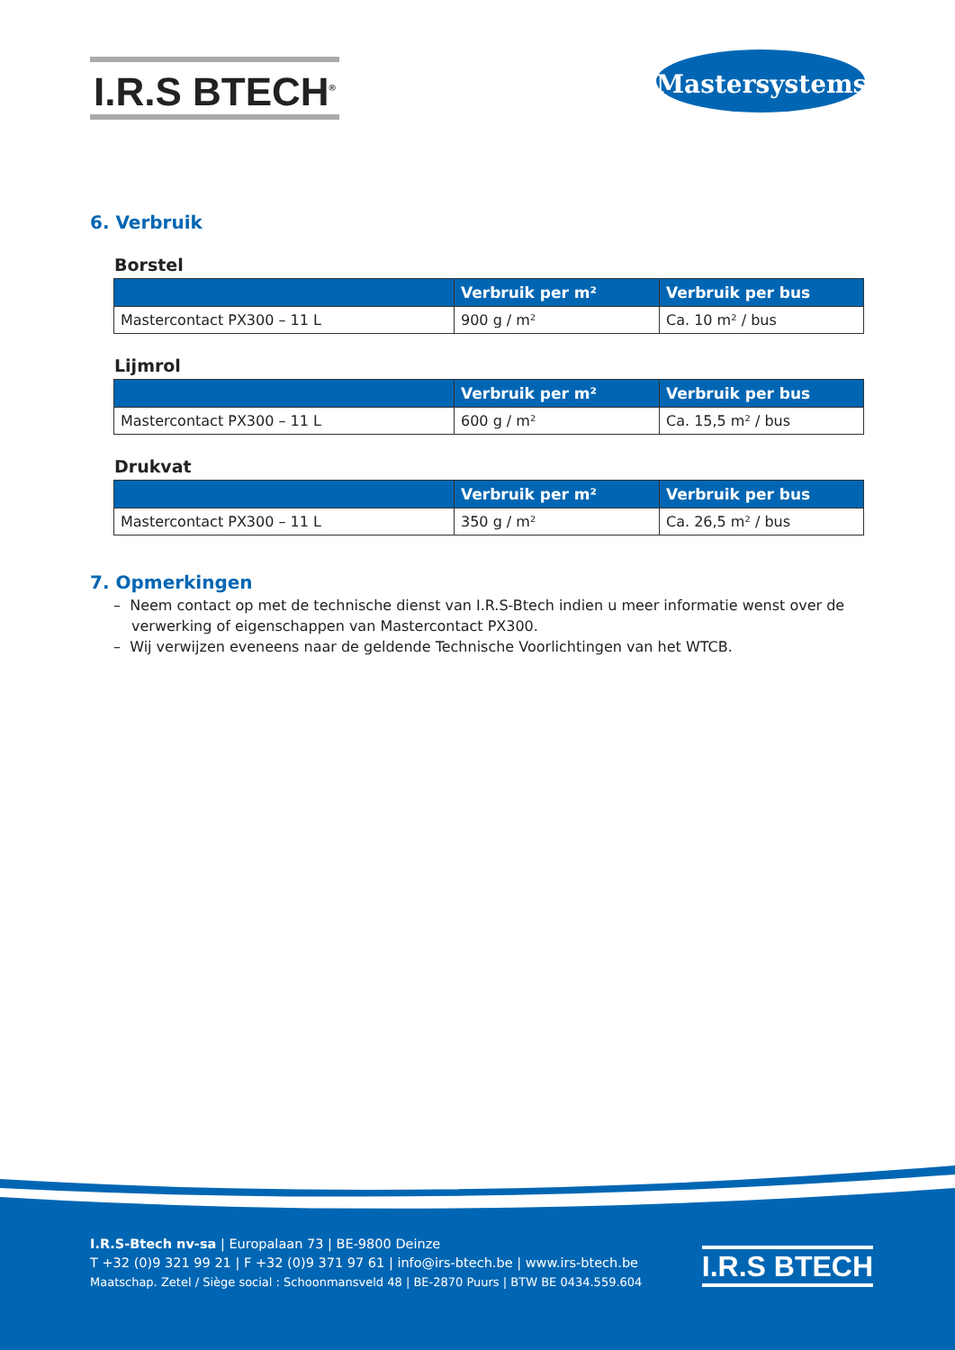I.R.S BTECH<sup>®</sup>
Mastersystems<sup>®</sup>
6. Verbruik
Borstel
| | Verbruik per m² | Verbruik per bus |
| --- | --- | --- |
| Mastercontact PX300 – 11 L | 900 g / m² | Ca. 10 m² / bus |
Lijmrol
| | Verbruik per m² | Verbruik per bus |
| --- | --- | --- |
| Mastercontact PX300 – 11 L | 600 g / m² | Ca. 15,5 m² / bus |
Drukvat
| | Verbruik per m² | Verbruik per bus |
| --- | --- | --- |
| Mastercontact PX300 – 11 L | 350 g / m² | Ca. 26,5 m² / bus |
7. Opmerkingen
– Neem contact op met de technische dienst van I.R.S-Btech indien u meer informatie wenst over de verwerking of eigenschappen van Mastercontact PX300.
– Wij verwijzen eveneens naar de geldende Technische Voorlichtingen van het WTCB.
I.R.S-Btech nv-sa | Europalaan 73 | BE-9800 Deinze
T +32 (0)9 321 99 21 | F +32 (0)9 371 97 61 | info@irs-btech.be | www.irs-btech.be
Maatschap. Zetel / Siège social : Schoonmansveld 48 | BE-2870 Puurs | BTW BE 0434.559.604
I.R.S BTECH